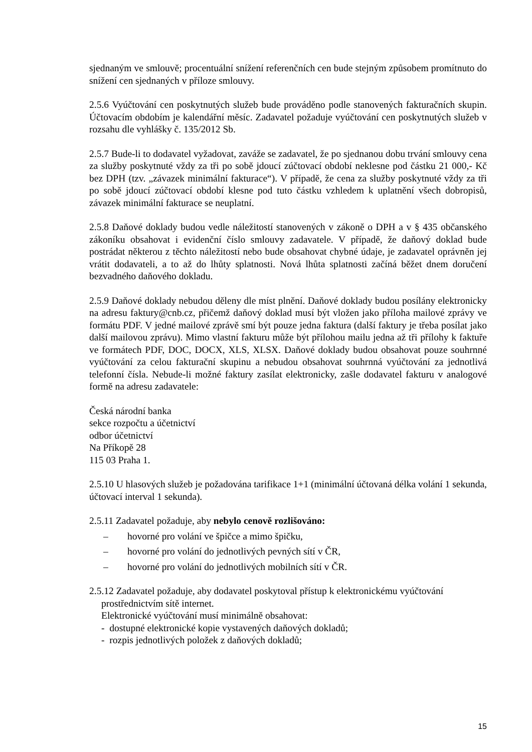sjednaným ve smlouvě; procentuální snížení referenčních cen bude stejným způsobem promítnuto do snížení cen sjednaných v příloze smlouvy.
2.5.6 Vyúčtování cen poskytnutých služeb bude prováděno podle stanovených fakturačních skupin. Účtovacím obdobím je kalendářní měsíc. Zadavatel požaduje vyúčtování cen poskytnutých služeb v rozsahu dle vyhlášky č. 135/2012 Sb.
2.5.7 Bude-li to dodavatel vyžadovat, zaváže se zadavatel, že po sjednanou dobu trvání smlouvy cena za služby poskytnuté vždy za tři po sobě jdoucí zúčtovací období neklesne pod částku 21 000,- Kč bez DPH (tzv. „závazek minimální fakturace“). V případě, že cena za služby poskytnuté vždy za tři po sobě jdoucí zúčtovací období klesne pod tuto částku vzhledem k uplatnění všech dobropisů, závazek minimální fakturace se neuplatní.
2.5.8 Daňové doklady budou vedle náležitostí stanovených v zákoně o DPH a v § 435 občanského zákoníku obsahovat i evidenční číslo smlouvy zadavatele. V případě, že daňový doklad bude postrádat některou z těchto náležitostí nebo bude obsahovat chybné údaje, je zadavatel oprávněn jej vrátit dodavateli, a to až do lhůty splatnosti. Nová lhůta splatnosti začíná běžet dnem doručení bezvadného daňového dokladu.
2.5.9 Daňové doklady nebudou děleny dle míst plnění. Daňové doklady budou posílány elektronicky na adresu faktury@cnb.cz, přičemž daňový doklad musí být vložen jako příloha mailové zprávy ve formátu PDF. V jedné mailové zprávě smí být pouze jedna faktura (další faktury je třeba posílat jako další mailovou zprávu). Mimo vlastní fakturu může být přílohou mailu jedna až tři přílohy k faktuře ve formátech PDF, DOC, DOCX, XLS, XLSX. Daňové doklady budou obsahovat pouze souhrnné vyúčtování za celou fakturační skupinu a nebudou obsahovat souhrnná vyúčtování za jednotlivá telefonní čísla. Nebude-li možné faktury zasílat elektronicky, zašle dodavatel fakturu v analogové formě na adresu zadavatele:
Česká národní banka
sekce rozpočtu a účetnictví
odbor účetnictví
Na Příkopě 28
115 03 Praha 1.
2.5.10 U hlasových služeb je požadována tarifikace 1+1 (minimální účtovaná délka volání 1 sekunda, účtovací interval 1 sekunda).
2.5.11 Zadavatel požaduje, aby nebylo cenově rozlišováno:
– hovorné pro volání ve špičce a mimo špičku,
– hovorné pro volání do jednotlivých pevných sítí v ČR,
– hovorné pro volání do jednotlivých mobilních sítí v ČR.
2.5.12 Zadavatel požaduje, aby dodavatel poskytoval přístup k elektronickému vyúčtování
prostřednictvím sítě internet.
Elektronické vyúčtování musí minimálně obsahovat:
- dostupné elektronické kopie vystavených daňových dokladů;
- rozpis jednotlivých položek z daňových dokladů;
15